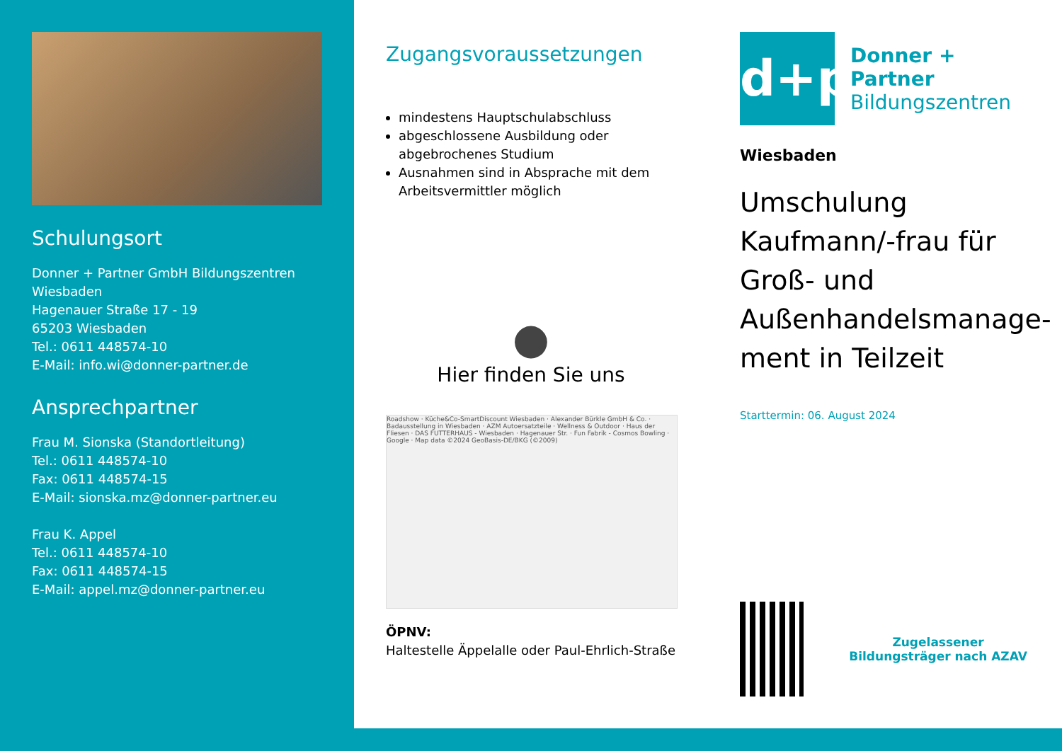Schulungsort
Donner + Partner GmbH Bildungszentren Wiesbaden
Hagenauer Straße 17 - 19
65203 Wiesbaden
Tel.: 0611 448574-10
E-Mail: info.wi@donner-partner.de
Ansprechpartner
Frau M. Sionska (Standortleitung)
Tel.: 0611 448574-10
Fax: 0611 448574-15
E-Mail: sionska.mz@donner-partner.eu
Frau K. Appel
Tel.: 0611 448574-10
Fax: 0611 448574-15
E-Mail: appel.mz@donner-partner.eu
Zugangsvoraussetzungen
mindestens Hauptschulabschluss
abgeschlossene Ausbildung oder abgebrochenes Studium
Ausnahmen sind in Absprache mit dem Arbeitsvermittler möglich
●
Hier finden Sie uns
Roadshow · Küche&Co-SmartDiscount Wiesbaden · Alexander Bürkle GmbH & Co. · Badausstellung in Wiesbaden · AZM Autoersatzteile · Wellness & Outdoor · Haus der Fliesen · DAS FUTTERHAUS - Wiesbaden · Hagenauer Str. · Fun Fabrik - Cosmos Bowling · Google · Map data ©2024 GeoBasis-DE/BKG (©2009)
ÖPNV:
Haltestelle Äppelalle oder Paul-Ehrlich-Straße
d+p
Donner + Partner
Bildungszentren
Wiesbaden
Umschulung Kaufmann/-frau für Groß- und Außenhandelsmanage­ment in Teilzeit
Starttermin: 06. August 2024
Zugelassener Bildungsträger nach AZAV